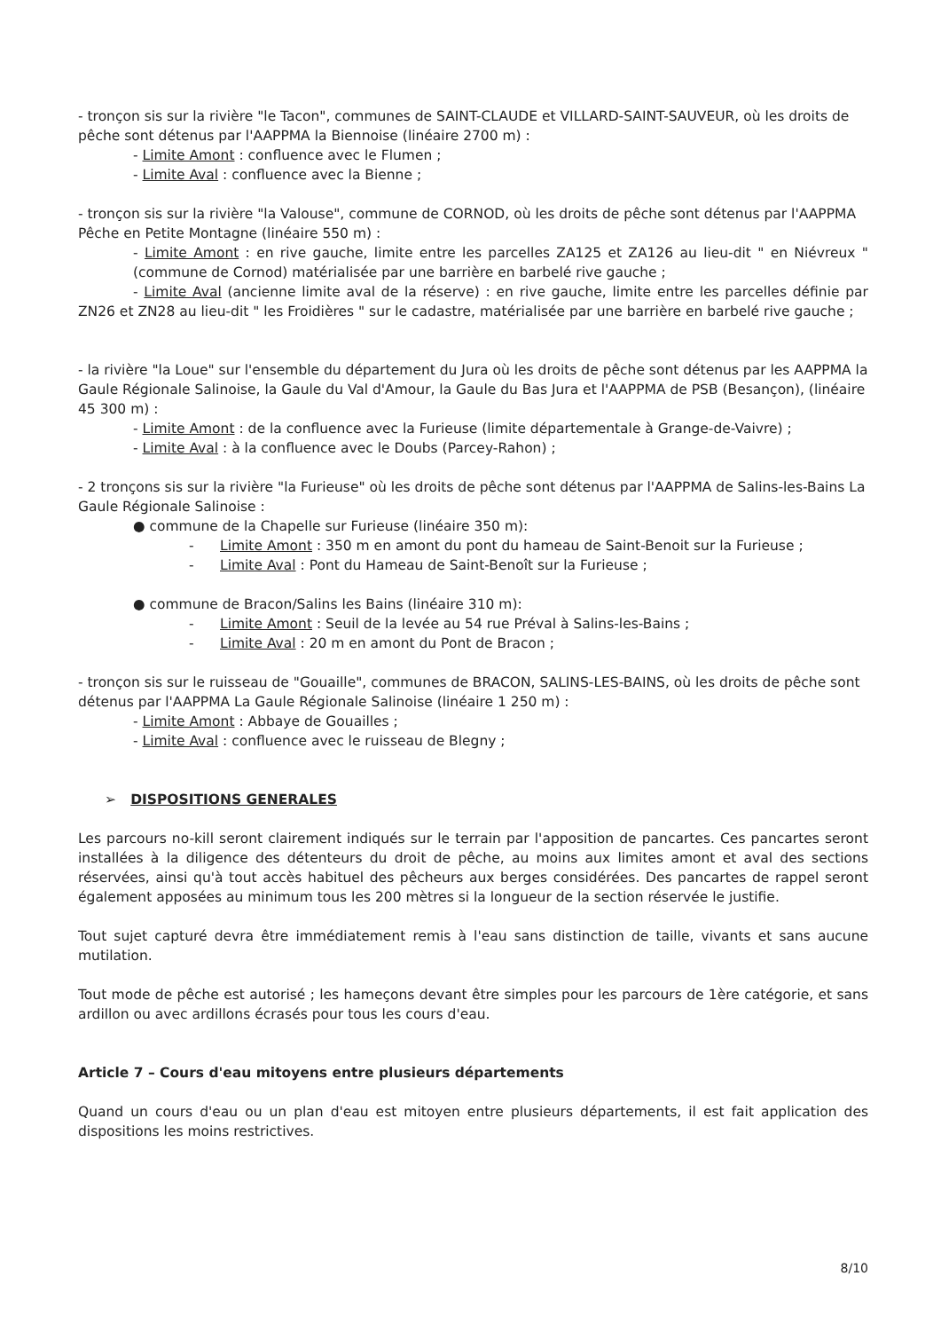- tronçon sis sur la rivière "le Tacon", communes de SAINT-CLAUDE et VILLARD-SAINT-SAUVEUR, où les droits de pêche sont détenus par l'AAPPMA la Biennoise (linéaire 2700 m) :
- Limite Amont : confluence avec le Flumen ;
- Limite Aval : confluence avec la Bienne ;
- tronçon sis sur la rivière "la Valouse", commune de CORNOD, où les droits de pêche sont détenus par l'AAPPMA Pêche en Petite Montagne (linéaire 550 m) :
- Limite Amont : en rive gauche, limite entre les parcelles ZA125 et ZA126 au lieu-dit " en Niévreux " (commune de Cornod) matérialisée par une barrière en barbelé rive gauche ;
- Limite Aval (ancienne limite aval de la réserve) : en rive gauche, limite entre les parcelles définie par ZN26 et ZN28 au lieu-dit " les Froidières " sur le cadastre, matérialisée par une barrière en barbelé rive gauche ;
- la rivière "la Loue" sur l'ensemble du département du Jura où les droits de pêche sont détenus par les AAPPMA la Gaule Régionale Salinoise, la Gaule du Val d'Amour, la Gaule du Bas Jura et l'AAPPMA de PSB (Besançon), (linéaire 45 300 m) :
- Limite Amont : de la confluence avec la Furieuse (limite départementale à Grange-de-Vaivre) ;
- Limite Aval : à la confluence avec le Doubs (Parcey-Rahon) ;
- 2 tronçons sis sur la rivière "la Furieuse" où les droits de pêche sont détenus par l'AAPPMA de Salins-les-Bains La Gaule Régionale Salinoise :
● commune de la Chapelle sur Furieuse (linéaire 350 m):
- Limite Amont : 350 m en amont du pont du hameau de Saint-Benoit sur la Furieuse ;
- Limite Aval : Pont du Hameau de Saint-Benoît sur la Furieuse ;
● commune de Bracon/Salins les Bains (linéaire 310 m):
- Limite Amont : Seuil de la levée au 54 rue Préval à Salins-les-Bains ;
- Limite Aval : 20 m en amont du Pont de Bracon ;
- tronçon sis sur le ruisseau de "Gouaille", communes de BRACON, SALINS-LES-BAINS, où les droits de pêche sont détenus par l'AAPPMA La Gaule Régionale Salinoise (linéaire 1 250 m) :
- Limite Amont : Abbaye de Gouailles ;
- Limite Aval : confluence avec le ruisseau de Blegny ;
➢ DISPOSITIONS GENERALES
Les parcours no-kill seront clairement indiqués sur le terrain par l'apposition de pancartes. Ces pancartes seront installées à la diligence des détenteurs du droit de pêche, au moins aux limites amont et aval des sections réservées, ainsi qu'à tout accès habituel des pêcheurs aux berges considérées. Des pancartes de rappel seront également apposées au minimum tous les 200 mètres si la longueur de la section réservée le justifie.
Tout sujet capturé devra être immédiatement remis à l'eau sans distinction de taille, vivants et sans aucune mutilation.
Tout mode de pêche est autorisé ; les hameçons devant être simples pour les parcours de 1ère catégorie, et sans ardillon ou avec ardillons écrasés pour tous les cours d'eau.
Article 7 – Cours d'eau mitoyens entre plusieurs départements
Quand un cours d'eau ou un plan d'eau est mitoyen entre plusieurs départements, il est fait application des dispositions les moins restrictives.
8/10